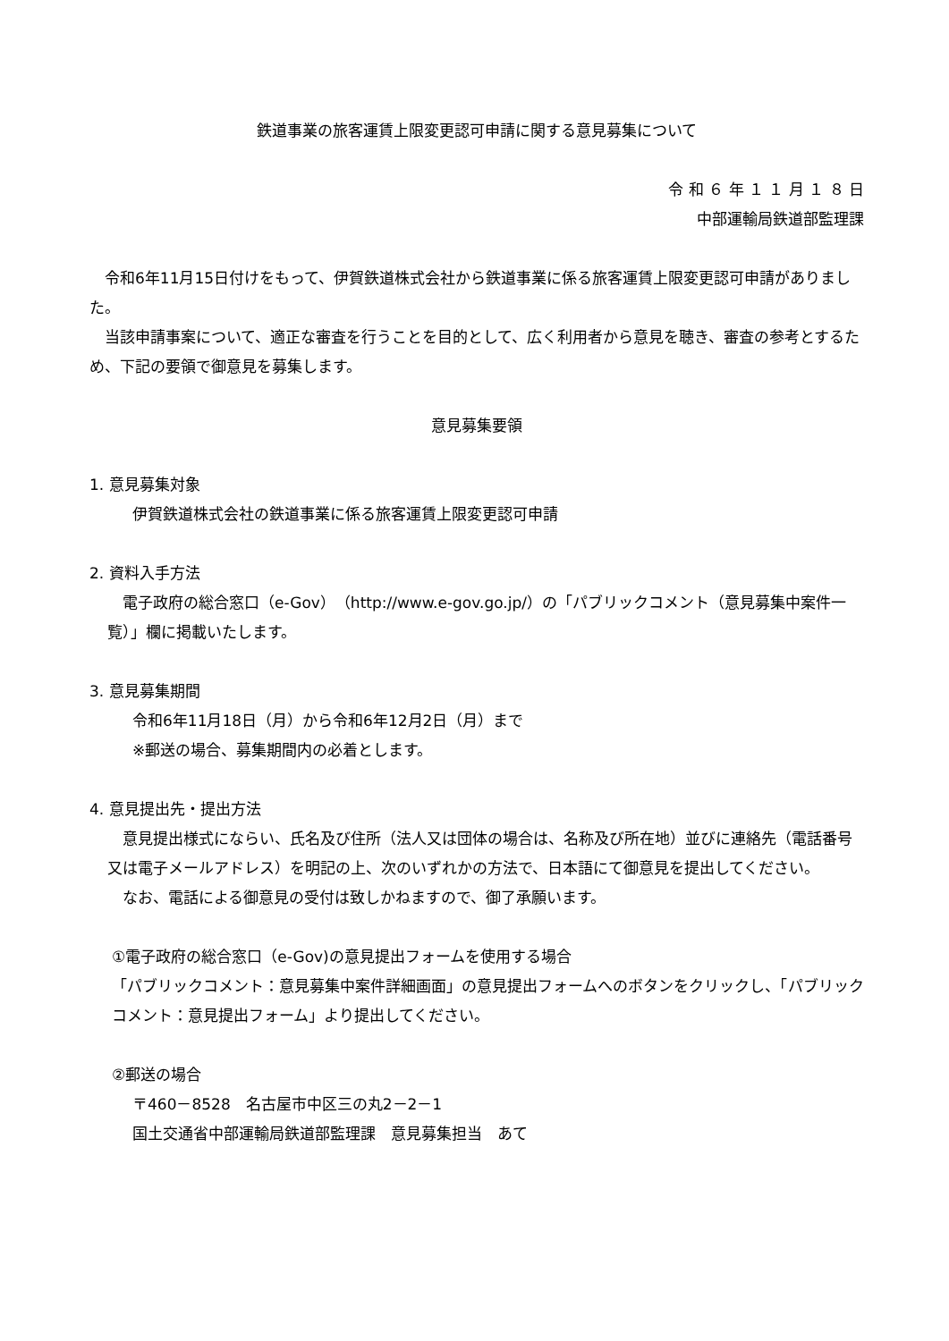鉄道事業の旅客運賃上限変更認可申請に関する意見募集について
令 和 ６ 年 １ １ 月 １ ８ 日
中部運輸局鉄道部監理課
　令和6年11月15日付けをもって、伊賀鉄道株式会社から鉄道事業に係る旅客運賃上限変更認可申請がありました。
　当該申請事案について、適正な審査を行うことを目的として、広く利用者から意見を聴き、審査の参考とするため、下記の要領で御意見を募集します。
意見募集要領
1. 意見募集対象
伊賀鉄道株式会社の鉄道事業に係る旅客運賃上限変更認可申請
2. 資料入手方法
　電子政府の総合窓口（e-Gov）（http://www.e-gov.go.jp/）の「パブリックコメント（意見募集中案件一覧）」欄に掲載いたします。
3. 意見募集期間
令和6年11月18日（月）から令和6年12月2日（月）まで
※郵送の場合、募集期間内の必着とします。
4. 意見提出先・提出方法
　意見提出様式にならい、氏名及び住所（法人又は団体の場合は、名称及び所在地）並びに連絡先（電話番号又は電子メールアドレス）を明記の上、次のいずれかの方法で、日本語にて御意見を提出してください。
　なお、電話による御意見の受付は致しかねますので、御了承願います。
①電子政府の総合窓口（e-Gov)の意見提出フォームを使用する場合
「パブリックコメント：意見募集中案件詳細画面」の意見提出フォームへのボタンをクリックし、「パブリックコメント：意見提出フォーム」より提出してください。
②郵送の場合
〒460－8528　名古屋市中区三の丸2－2－1
国土交通省中部運輸局鉄道部監理課　意見募集担当　あて